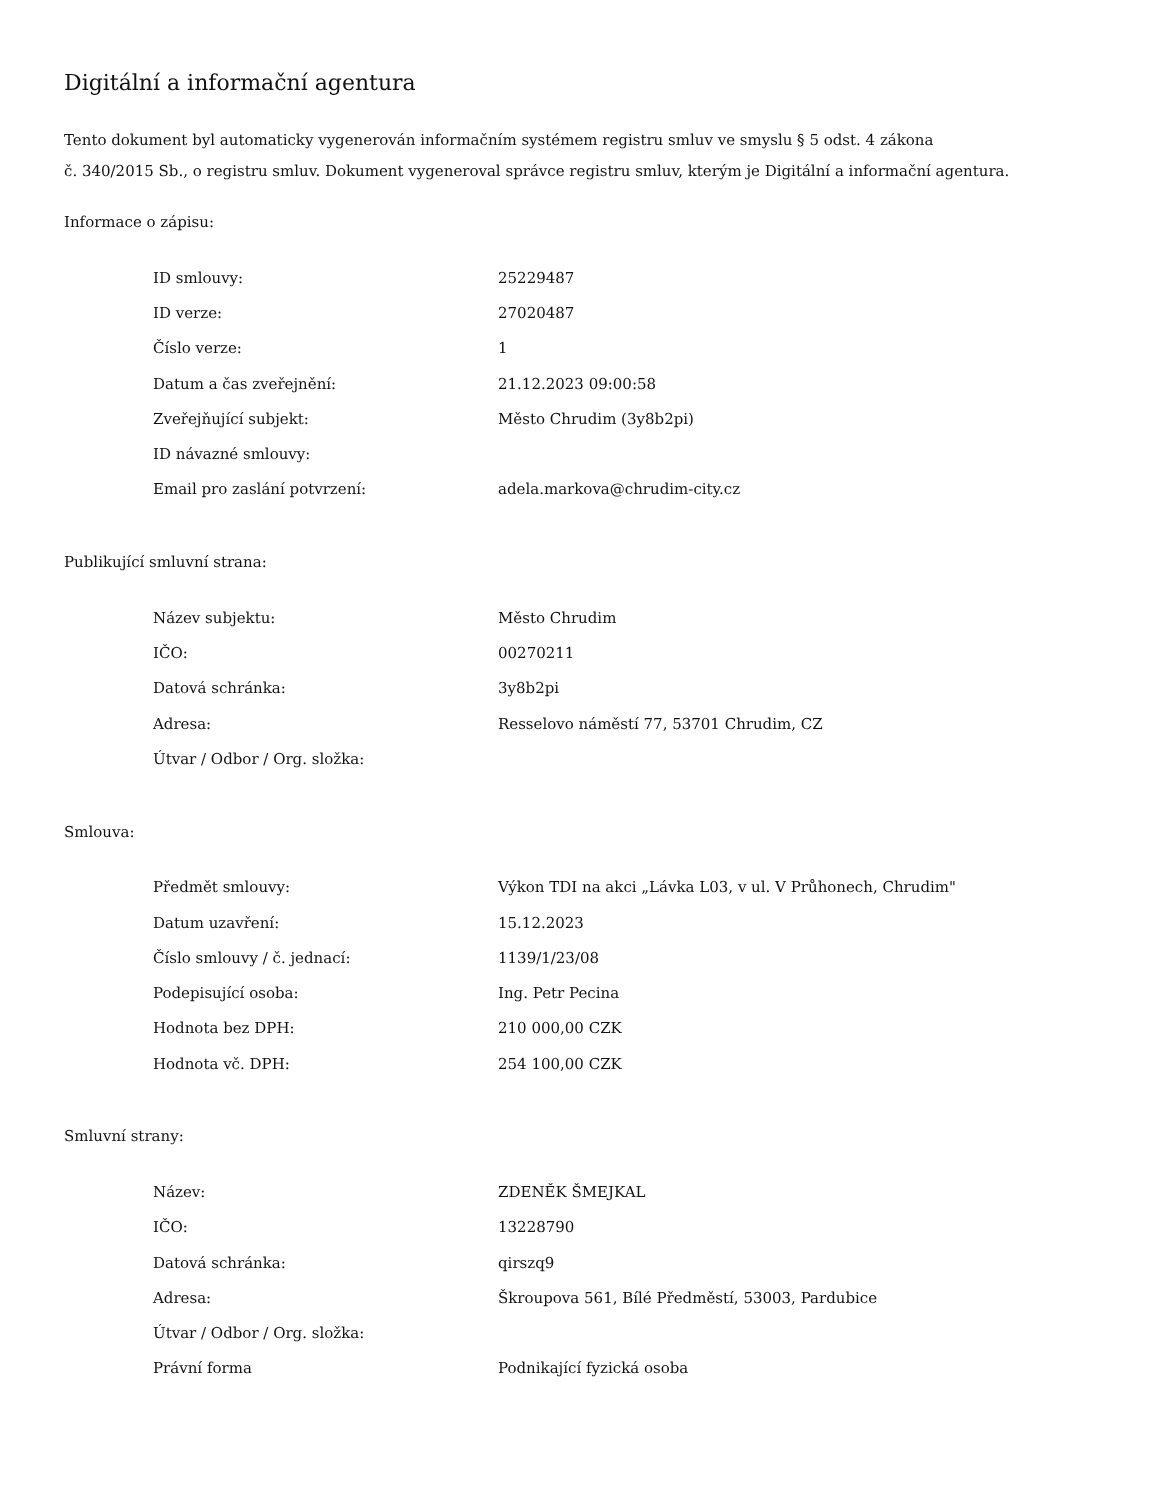Digitální a informační agentura
Tento dokument byl automaticky vygenerován informačním systémem registru smluv ve smyslu § 5 odst. 4 zákona
č. 340/2015 Sb., o registru smluv. Dokument vygeneroval správce registru smluv, kterým je Digitální a informační agentura.
Informace o zápisu:
| ID smlouvy: | 25229487 |
| ID verze: | 27020487 |
| Číslo verze: | 1 |
| Datum a čas zveřejnění: | 21.12.2023 09:00:58 |
| Zveřejňující subjekt: | Město Chrudim (3y8b2pi) |
| ID návazné smlouvy: | |
| Email pro zaslání potvrzení: | adela.markova@chrudim-city.cz |
Publikující smluvní strana:
| Název subjektu: | Město Chrudim |
| IČO: | 00270211 |
| Datová schránka: | 3y8b2pi |
| Adresa: | Resselovo náměstí 77, 53701 Chrudim, CZ |
| Útvar / Odbor / Org. složka: | |
Smlouva:
| Předmět smlouvy: | Výkon TDI na akci „Lávka L03, v ul. V Průhonech, Chrudim" |
| Datum uzavření: | 15.12.2023 |
| Číslo smlouvy / č. jednací: | 1139/1/23/08 |
| Podepisující osoba: | Ing. Petr Pecina |
| Hodnota bez DPH: | 210 000,00 CZK |
| Hodnota vč. DPH: | 254 100,00 CZK |
Smluvní strany:
| Název: | ZDENĚK ŠMEJKAL |
| IČO: | 13228790 |
| Datová schránka: | qirszq9 |
| Adresa: | Škroupova 561, Bílé Předměstí, 53003, Pardubice |
| Útvar / Odbor / Org. složka: | |
| Právní forma | Podnikající fyzická osoba |